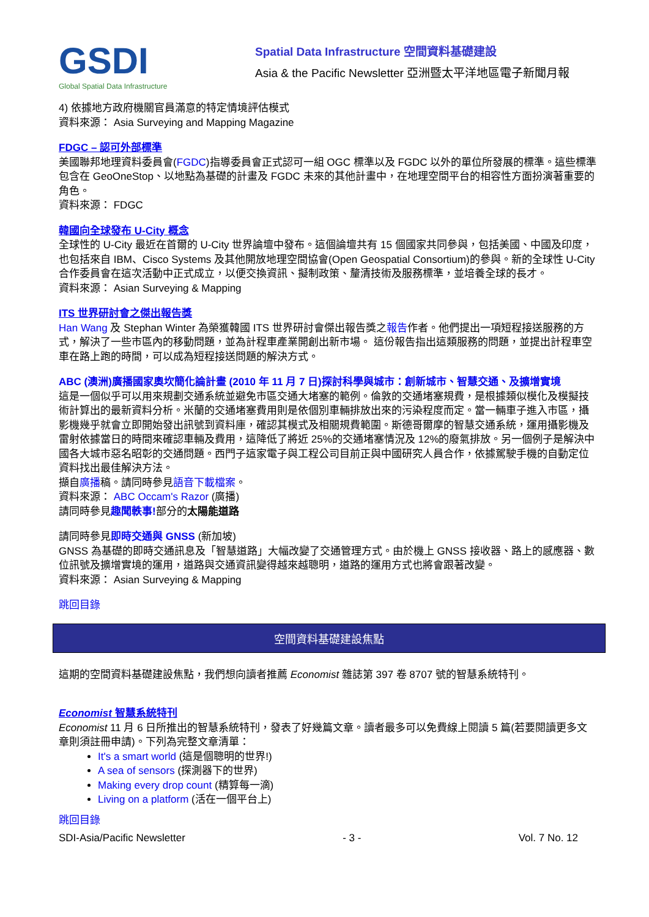GSDI
Global Spatial Data Infrastructure
Spatial Data Infrastructure 空間資料基礎建設
Asia & the Pacific Newsletter 亞洲暨太平洋地區電子新聞月報
4) 依據地方政府機關官員滿意的特定情境評估模式
資料來源： Asia Surveying and Mapping Magazine
FDGC – 認可外部標準
美國聯邦地理資料委員會(FGDC)指導委員會正式認可一組 OGC 標準以及 FGDC 以外的單位所發展的標準。這些標準包含在 GeoOneStop、以地點為基礎的計畫及 FGDC 未來的其他計畫中，在地理空間平台的相容性方面扮演著重要的角色。
資料來源： FDGC
韓國向全球發布 U-City 概念
全球性的 U-City 最近在首爾的 U-City 世界論壇中發布。這個論壇共有 15 個國家共同參與，包括美國、中國及印度，也包括來自 IBM、Cisco Systems 及其他開放地理空間協會(Open Geospatial Consortium)的參與。新的全球性 U-City 合作委員會在這次活動中正式成立，以便交換資訊、擬制政策、釐清技術及服務標準，並培養全球的長才。
資料來源： Asian Surveying & Mapping
ITS 世界研討會之傑出報告獎
Han Wang 及 Stephan Winter 為榮獲韓國 ITS 世界研討會傑出報告獎之報告作者。他們提出一項短程接送服務的方式，解決了一些市區內的移動問題，並為計程車產業開創出新市場。 這份報告指出這類服務的問題，並提出計程車空車在路上跑的時間，可以成為短程接送問題的解決方式。
ABC (澳洲)廣播國家奧坎簡化論計畫 (2010 年 11 月 7 日)探討科學與城市：創新城市、智慧交通、及擴增實境
這是一個似乎可以用來規劃交通系統並避免市區交通大堵塞的範例。倫敦的交通堵塞規費，是根據類似模化及模擬技術計算出的最新資料分析。米蘭的交通堵塞費用則是依個別車輛排放出來的污染程度而定。當一輛車子進入市區，攝影機幾乎就會立即開始發出訊號到資料庫，確認其模式及相關規費範圍。斯德哥爾摩的智慧交通系統，運用攝影機及雷射依據當日的時間來確認車輛及費用，這降低了將近 25%的交通堵塞情況及 12%的廢氣排放。另一個例子是解決中國各大城市惡名昭彰的交通問題。西門子這家電子與工程公司目前正與中國研究人員合作，依據駕駛手機的自動定位資料找出最佳解決方法。
擷自廣播稿。請同時參見語音下載檔案。
資料來源： ABC Occam's Razor (廣播)
請同時參見趣聞軼事!部分的太陽能道路
請同時參見即時交通與 GNSS (新加坡)
GNSS 為基礎的即時交通訊息及「智慧道路」大幅改變了交通管理方式。由於機上 GNSS 接收器、路上的感應器、數位訊號及擴增實境的運用，道路與交通資訊變得越來越聰明，道路的運用方式也將會跟著改變。
資料來源： Asian Surveying & Mapping
跳回目錄
空間資料基礎建設焦點
這期的空間資料基礎建設焦點，我們想向讀者推薦 Economist 雜誌第 397 卷 8707 號的智慧系統特刊。
Economist 智慧系統特刊
Economist 11 月 6 日所推出的智慧系統特刊，發表了好幾篇文章。讀者最多可以免費線上閱讀 5 篇(若要閱讀更多文章則須註冊申請)。下列為完整文章清單：
It's a smart world (這是個聰明的世界!)
A sea of sensors (探測器下的世界)
Making every drop count (精算每一滴)
Living on a platform (活在一個平台上)
跳回目錄
SDI-Asia/Pacific Newsletter - 3 - Vol. 7 No. 12